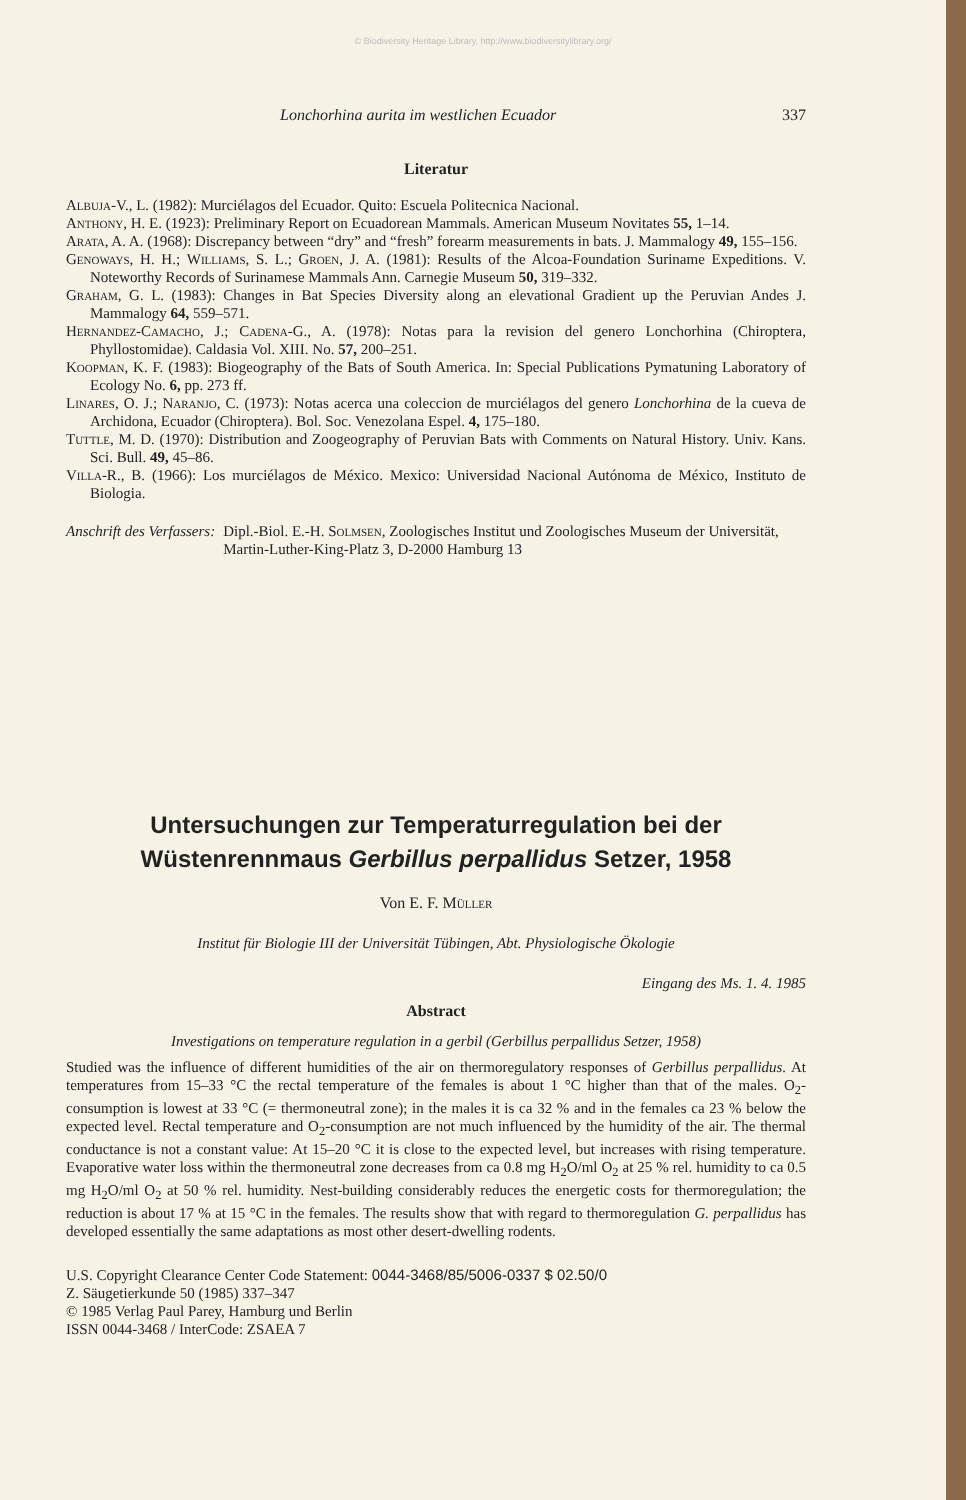© Biodiversity Heritage Library, http://www.biodiversitylibrary.org/
Lonchorhina aurita im westlichen Ecuador 337
Literatur
Albuja-V., L. (1982): Murciélagos del Ecuador. Quito: Escuela Politecnica Nacional.
Anthony, H. E. (1923): Preliminary Report on Ecuadorean Mammals. American Museum Novitates 55, 1–14.
Arata, A. A. (1968): Discrepancy between “dry” and “fresh” forearm measurements in bats. J. Mammalogy 49, 155–156.
Genoways, H. H.; Williams, S. L.; Groen, J. A. (1981): Results of the Alcoa-Foundation Suriname Expeditions. V. Noteworthy Records of Surinamese Mammals Ann. Carnegie Museum 50, 319–332.
Graham, G. L. (1983): Changes in Bat Species Diversity along an elevational Gradient up the Peruvian Andes J. Mammalogy 64, 559–571.
Hernandez-Camacho, J.; Cadena-G., A. (1978): Notas para la revision del genero Lonchorhina (Chiroptera, Phyllostomidae). Caldasia Vol. XIII. No. 57, 200–251.
Koopman, K. F. (1983): Biogeography of the Bats of South America. In: Special Publications Pymatuning Laboratory of Ecology No. 6, pp. 273 ff.
Linares, O. J.; Naranjo, C. (1973): Notas acerca una coleccion de murciélagos del genero Lonchorhina de la cueva de Archidona, Ecuador (Chiroptera). Bol. Soc. Venezolana Espel. 4, 175–180.
Tuttle, M. D. (1970): Distribution and Zoogeography of Peruvian Bats with Comments on Natural History. Univ. Kans. Sci. Bull. 49, 45–86.
Villa-R., B. (1966): Los murciélagos de México. Mexico: Universidad Nacional Autónoma de México, Instituto de Biologia.
Anschrift des Verfassers: Dipl.-Biol. E.-H. Solmsen, Zoologisches Institut und Zoologisches Museum der Universität, Martin-Luther-King-Platz 3, D-2000 Hamburg 13
Untersuchungen zur Temperaturregulation bei der
Wüstenrennmaus Gerbillus perpallidus Setzer, 1958
Von E. F. Müller
Institut für Biologie III der Universität Tübingen, Abt. Physiologische Ökologie
Eingang des Ms. 1. 4. 1985
Abstract
Investigations on temperature regulation in a gerbil (Gerbillus perpallidus Setzer, 1958)
Studied was the influence of different humidities of the air on thermoregulatory responses of Gerbillus perpallidus. At temperatures from 15–33 °C the rectal temperature of the females is about 1 °C higher than that of the males. O<sub>2</sub>-consumption is lowest at 33 °C (= thermoneutral zone); in the males it is ca 32 % and in the females ca 23 % below the expected level. Rectal temperature and O<sub>2</sub>-consumption are not much influenced by the humidity of the air. The thermal conductance is not a constant value: At 15–20 °C it is close to the expected level, but increases with rising temperature. Evaporative water loss within the thermoneutral zone decreases from ca 0.8 mg H<sub>2</sub>O/ml O<sub>2</sub> at 25 % rel. humidity to ca 0.5 mg H<sub>2</sub>O/ml O<sub>2</sub> at 50 % rel. humidity. Nest-building considerably reduces the energetic costs for thermoregulation; the reduction is about 17 % at 15 °C in the females. The results show that with regard to thermoregulation G. perpallidus has developed essentially the same adaptations as most other desert-dwelling rodents.
U.S. Copyright Clearance Center Code Statement: 0044-3468/85/5006-0337 $ 02.50/0
Z. Säugetierkunde 50 (1985) 337–347
© 1985 Verlag Paul Parey, Hamburg und Berlin
ISSN 0044-3468 / InterCode: ZSAEA 7